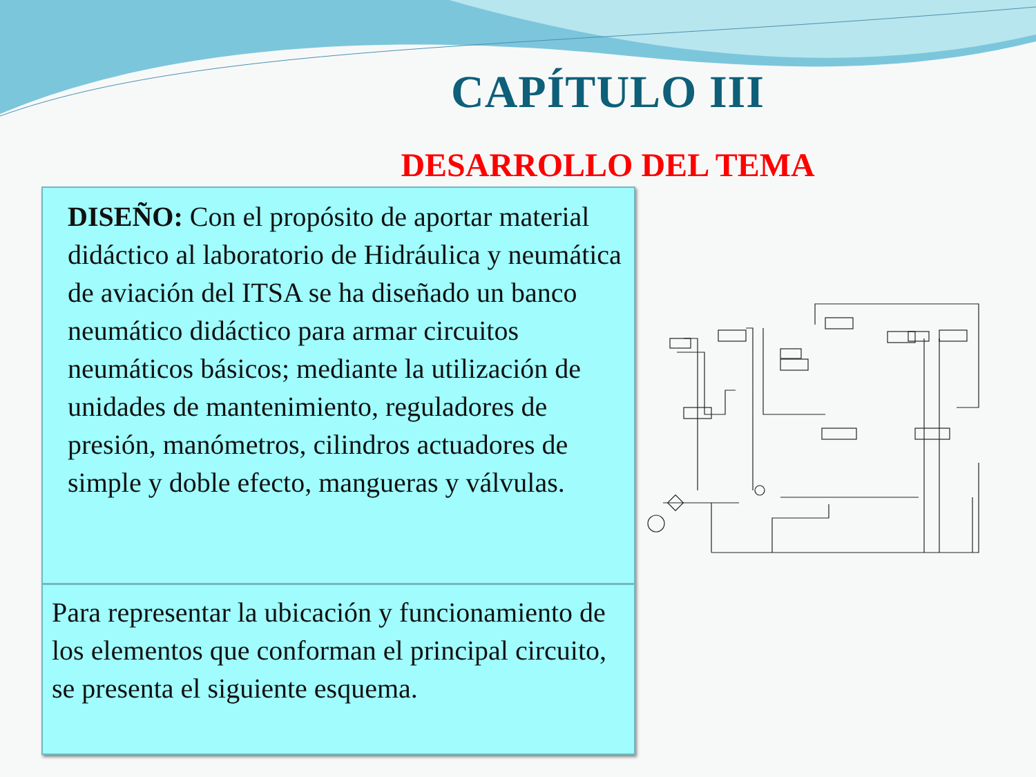CAPÍTULO III
DESARROLLO DEL TEMA
DISEÑO: Con el propósito de aportar material didáctico al laboratorio de Hidráulica y neumática de aviación del ITSA se ha diseñado un banco neumático didáctico para armar circuitos neumáticos básicos; mediante la utilización de unidades de mantenimiento, reguladores de presión, manómetros, cilindros actuadores de simple y doble efecto, mangueras y válvulas.
Para representar la ubicación y funcionamiento de los elementos que conforman el principal circuito, se presenta el siguiente esquema.